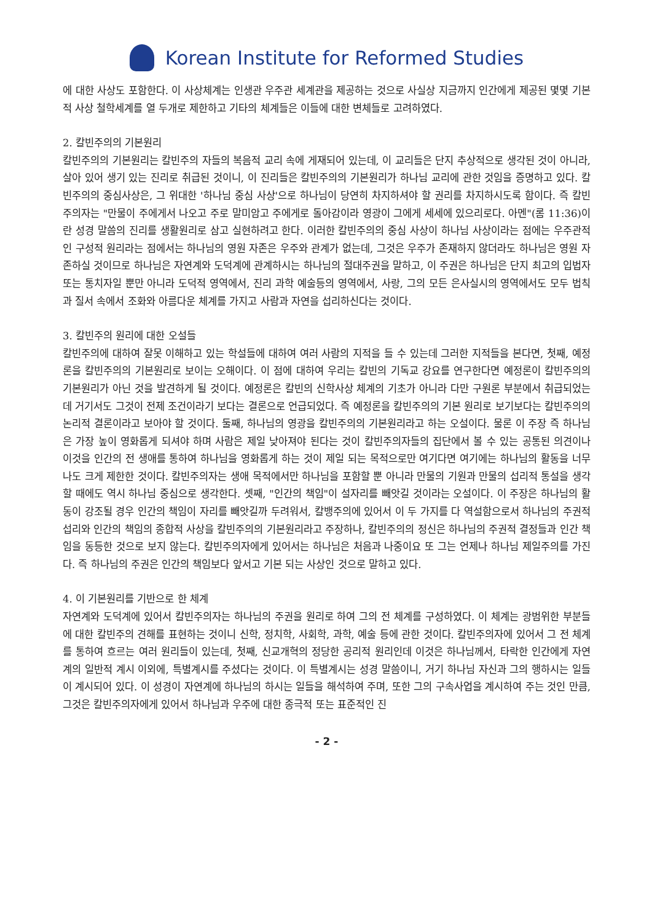Korean Institute for Reformed Studies
에 대한 사상도 포함한다. 이 사상체계는 인생관 우주관 세계관을 제공하는 것으로 사실상 지금까지 인간에게 제공된 몇몇 기본적 사상 철학세계를 열 두개로 제한하고 기타의 체계들은 이들에 대한 변체들로 고려하였다.
2. 칼빈주의의 기본원리
칼빈주의의 기본원리는 칼빈주의 자들의 복음적 교리 속에 게재되어 있는데, 이 교리들은 단지 추상적으로 생각된 것이 아니라, 살아 있어 생기 있는 진리로 취급된 것이니, 이 진리들은 칼빈주의의 기본원리가 하나님 교리에 관한 것임을 증명하고 있다. 칼빈주의의 중심사상은, 그 위대한 '하나님 중심 사상'으로 하나님이 당연히 차지하셔야 할 권리를 차지하시도록 함이다. 즉 칼빈주의자는 "만물이 주에게서 나오고 주로 말미암고 주에게로 돌아감이라 영광이 그에게 세세에 있으리로다. 아멘"(롬 11:36)이란 성경 말씀의 진리를 생활원리로 삼고 실현하려고 한다. 이러한 칼빈주의의 중심 사상이 하나님 사상이라는 점에는 우주관적인 구성적 원리라는 점에서는 하나님의 영원 자존은 우주와 관계가 없는데, 그것은 우주가 존재하지 않더라도 하나님은 영원 자존하실 것이므로 하나님은 자연계와 도덕계에 관계하시는 하나님의 절대주권을 말하고, 이 주권은 하나님은 단지 최고의 입법자 또는 통치자일 뿐만 아니라 도덕적 영역에서, 진리 과학 예술등의 영역에서, 사랑, 그의 모든 은사실시의 영역에서도 모두 법칙과 질서 속에서 조화와 아름다운 체계를 가지고 사람과 자연을 섭리하신다는 것이다.
3. 칼빈주의 원리에 대한 오설들
칼빈주의에 대하여 잘못 이해하고 있는 학설들에 대하여 여러 사람의 지적을 들 수 있는데 그러한 지적들을 본다면, 첫째, 예정론을 칼빈주의의 기본원리로 보이는 오해이다. 이 점에 대하여 우리는 칼빈의 기독교 강요를 연구한다면 예정론이 칼빈주의의 기본원리가 아닌 것을 발견하게 될 것이다. 예정론은 칼빈의 신학사상 체계의 기초가 아니라 다만 구원론 부분에서 취급되었는데 거기서도 그것이 전제 조건이라기 보다는 결론으로 언급되었다. 즉 예정론을 칼빈주의의 기본 원리로 보기보다는 칼빈주의의 논리적 결론이라고 보아야 할 것이다. 둘째, 하나님의 영광을 칼빈주의의 기본원리라고 하는 오설이다. 물론 이 주장 즉 하나님은 가장 높이 영화롭게 되셔야 하며 사람은 제일 낮아져야 된다는 것이 칼빈주의자들의 집단에서 볼 수 있는 공통된 의견이나 이것을 인간의 전 생애를 통하여 하나님을 영화롭게 하는 것이 제일 되는 목적으로만 여기다면 여기에는 하나님의 활동을 너무나도 크게 제한한 것이다. 칼빈주의자는 생애 목적에서만 하나님을 포함할 뿐 아니라 만물의 기원과 만물의 섭리적 통설을 생각할 때에도 역시 하나님 중심으로 생각한다. 셋째, "인간의 책임"이 설자리를 빼앗길 것이라는 오설이다. 이 주장은 하나님의 활동이 강조될 경우 인간의 책임이 자리를 빼앗길까 두려워서, 칼뱅주의에 있어서 이 두 가지를 다 역설함으로서 하나님의 주권적 섭리와 인간의 책임의 종합적 사상을 칼빈주의의 기본원리라고 주장하나, 칼빈주의의 정신은 하나님의 주권적 결정들과 인간 책임을 동등한 것으로 보지 않는다. 칼빈주의자에게 있어서는 하나님은 처음과 나중이요 또 그는 언제나 하나님 제일주의를 가진다. 즉 하나님의 주권은 인간의 책임보다 앞서고 기본 되는 사상인 것으로 말하고 있다.
4. 이 기본원리를 기반으로 한 체계
자연계와 도덕계에 있어서 칼빈주의자는 하나님의 주권을 원리로 하여 그의 전 체계를 구성하였다. 이 체계는 광범위한 부분들에 대한 칼빈주의 견해를 표현하는 것이니 신학, 정치학, 사회학, 과학, 예술 등에 관한 것이다. 칼빈주의자에 있어서 그 전 체계를 통하여 흐르는 여러 원리들이 있는데, 첫째, 신교개혁의 정당한 공리적 원리인데 이것은 하나님께서, 타락한 인간에게 자연계의 일반적 계시 이외에, 특별계시를 주셨다는 것이다. 이 특별계시는 성경 말씀이니, 거기 하나님 자신과 그의 행하시는 일들이 계시되어 있다. 이 성경이 자연계에 하나님의 하시는 일들을 해석하여 주며, 또한 그의 구속사업을 계시하여 주는 것인 만큼, 그것은 칼빈주의자에게 있어서 하나님과 우주에 대한 종극적 또는 표준적인 진
- 2 -